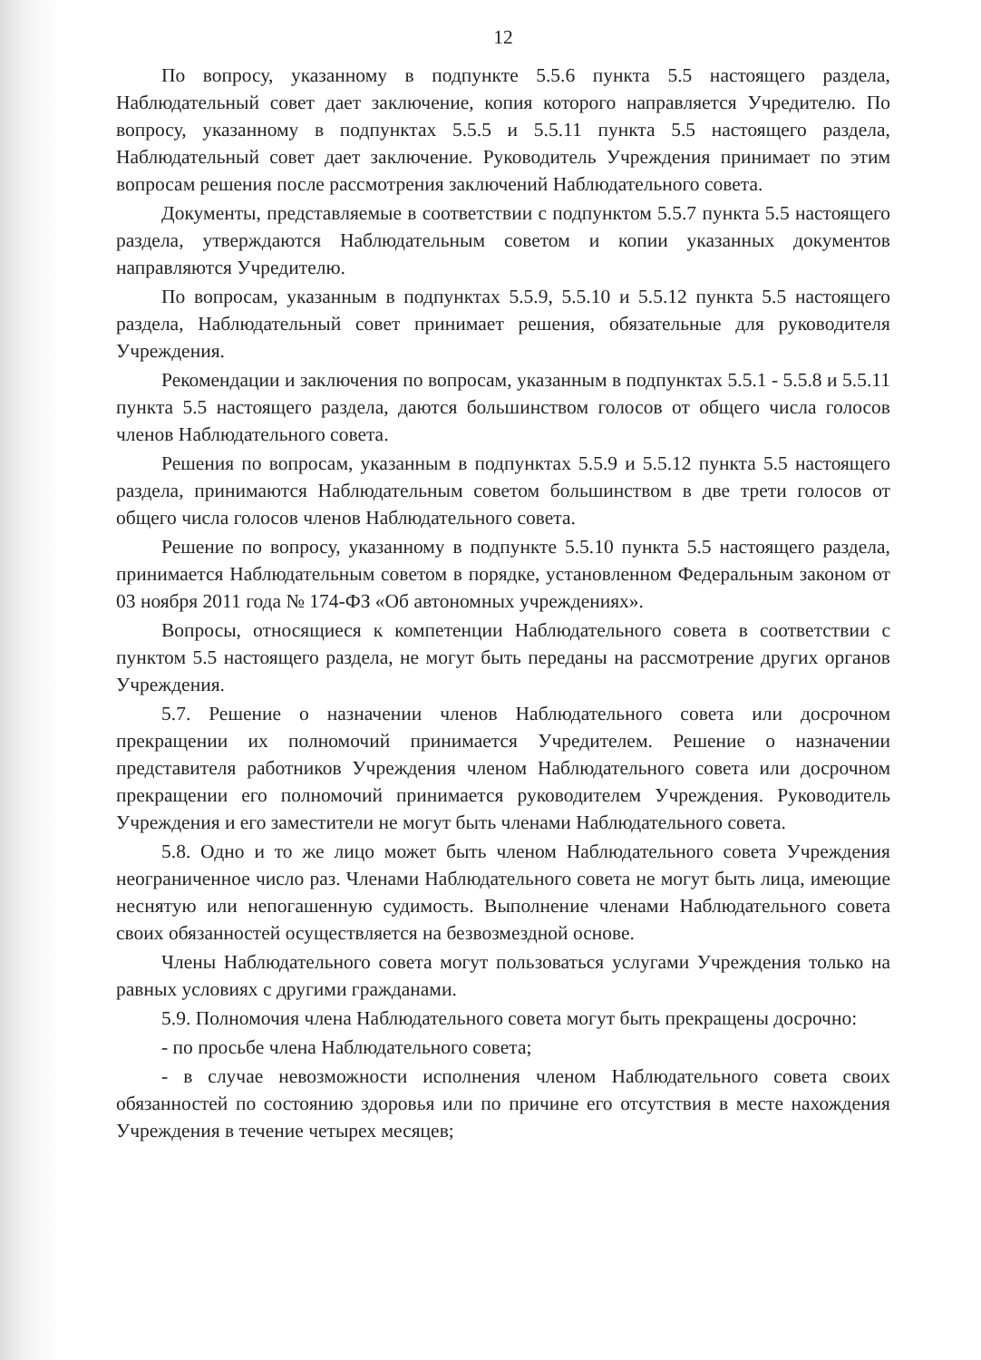12
По вопросу, указанному в подпункте 5.5.6 пункта 5.5 настоящего раздела, Наблюдательный совет дает заключение, копия которого направляется Учредителю. По вопросу, указанному в подпунктах 5.5.5 и 5.5.11 пункта 5.5 настоящего раздела, Наблюдательный совет дает заключение. Руководитель Учреждения принимает по этим вопросам решения после рассмотрения заключений Наблюдательного совета.
Документы, представляемые в соответствии с подпунктом 5.5.7 пункта 5.5 настоящего раздела, утверждаются Наблюдательным советом и копии указанных документов направляются Учредителю.
По вопросам, указанным в подпунктах 5.5.9, 5.5.10 и 5.5.12 пункта 5.5 настоящего раздела, Наблюдательный совет принимает решения, обязательные для руководителя Учреждения.
Рекомендации и заключения по вопросам, указанным в подпунктах 5.5.1 - 5.5.8 и 5.5.11 пункта 5.5 настоящего раздела, даются большинством голосов от общего числа голосов членов Наблюдательного совета.
Решения по вопросам, указанным в подпунктах 5.5.9 и 5.5.12 пункта 5.5 настоящего раздела, принимаются Наблюдательным советом большинством в две трети голосов от общего числа голосов членов Наблюдательного совета.
Решение по вопросу, указанному в подпункте 5.5.10 пункта 5.5 настоящего раздела, принимается Наблюдательным советом в порядке, установленном Федеральным законом от 03 ноября 2011 года № 174-ФЗ «Об автономных учреждениях».
Вопросы, относящиеся к компетенции Наблюдательного совета в соответствии с пунктом 5.5 настоящего раздела, не могут быть переданы на рассмотрение других органов Учреждения.
5.7. Решение о назначении членов Наблюдательного совета или досрочном прекращении их полномочий принимается Учредителем. Решение о назначении представителя работников Учреждения членом Наблюдательного совета или досрочном прекращении его полномочий принимается руководителем Учреждения. Руководитель Учреждения и его заместители не могут быть членами Наблюдательного совета.
5.8. Одно и то же лицо может быть членом Наблюдательного совета Учреждения неограниченное число раз. Членами Наблюдательного совета не могут быть лица, имеющие неснятую или непогашенную судимость. Выполнение членами Наблюдательного совета своих обязанностей осуществляется на безвозмездной основе.
Члены Наблюдательного совета могут пользоваться услугами Учреждения только на равных условиях с другими гражданами.
5.9. Полномочия члена Наблюдательного совета могут быть прекращены досрочно:
- по просьбе члена Наблюдательного совета;
- в случае невозможности исполнения членом Наблюдательного совета своих обязанностей по состоянию здоровья или по причине его отсутствия в месте нахождения Учреждения в течение четырех месяцев;